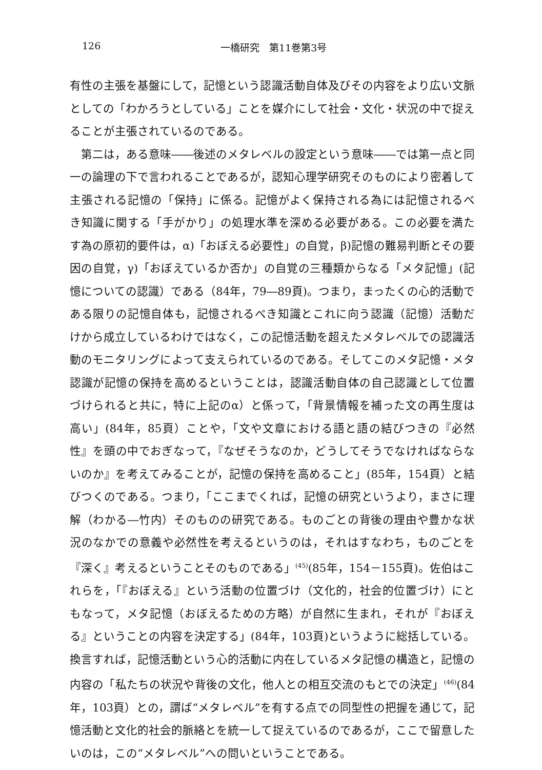126 一橋研究　第11巻第3号
有性の主張を基盤にして，記憶という認識活動自体及びその内容をより広い文脈としての「わかろうとしている」ことを媒介にして社会・文化・状況の中で捉えることが主張されているのである。
　第二は，ある意味――後述のメタレベルの設定という意味――では第一点と同一の論理の下で言われることであるが，認知心理学研究そのものにより密着して主張される記憶の「保持」に係る。記憶がよく保持される為には記憶されるべき知識に関する「手がかり」の処理水準を深める必要がある。この必要を満たす為の原初的要件は，α)「おぼえる必要性」の自覚，β)記憶の難易判断とその要因の自覚，γ)「おぼえているか否か」の自覚の三種類からなる「メタ記憶」(記憶についての認識）である（84年，79―89頁)。つまり，まったくの心的活動である限りの記憶自体も，記憶されるべき知識とこれに向う認識（記憶）活動だけから成立しているわけではなく，この記憶活動を超えたメタレベルでの認識活動のモニタリングによって支えられているのである。そしてこのメタ記憶・メタ認識が記憶の保持を高めるということは，認識活動自体の自己認識として位置づけられると共に，特に上記のα）と係って，「背景情報を補った文の再生度は高い」(84年，85頁）ことや，「文や文章における語と語の結びつきの『必然性』を頭の中でおぎなって，『なぜそうなのか，どうしてそうでなければならないのか』を考えてみることが，記憶の保持を高めること」(85年，154頁）と結びつくのである。つまり，「ここまでくれば，記憶の研究というより，まさに理解（わかる―竹内）そのものの研究である。ものごとの背後の理由や豊かな状況のなかでの意義や必然性を考えるというのは，それはすなわち，ものごとを『深く』考えるということそのものである」<sup>(45)</sup>(85年，154－155頁)。佐伯はこれらを，「『おぼえる』という活動の位置づけ（文化的，社会的位置づけ）にともなって，メタ記憶（おぼえるための方略）が自然に生まれ，それが『おぼえる』ということの内容を決定する」(84年，103頁)というように総括している。換言すれば，記憶活動という心的活動に内在しているメタ記憶の構造と，記憶の内容の「私たちの状況や背後の文化，他人との相互交流のもとでの決定」<sup>(46)</sup>(84年，103頁）との，謂ば“メタレベル”を有する点での同型性の把握を通じて，記憶活動と文化的社会的脈絡とを統一して捉えているのであるが，ここで留意したいのは，この“メタレベル”への問いということである。